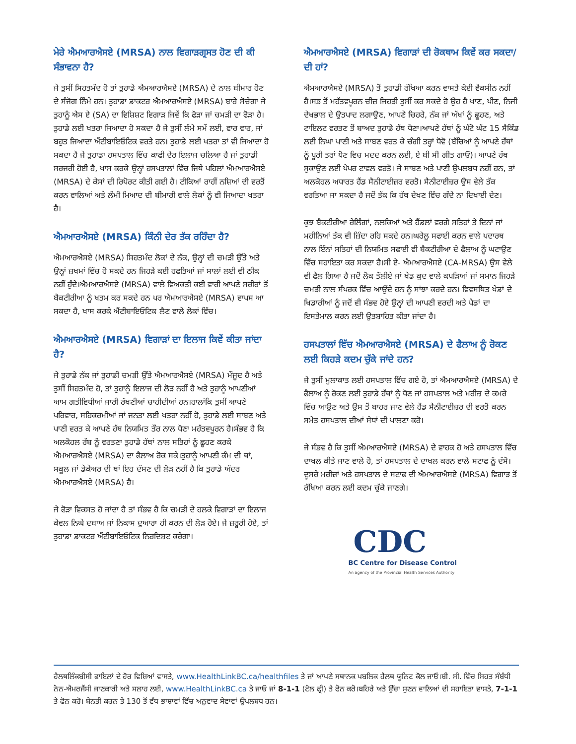ਮੇਰੇ ਐਮਆਰਐਸਏ (MRSA) ਨਾਲ ਵਿਗਾੜਗ੍ਰਸਤ ਹੋਣ ਦੀ ਕੀ ਸੰਭਾਵਨਾ ਹੈ?
ਜੇ ਤੁਸੀਂ ਸਿਹਤਮੰਦ ਹੋ ਤਾਂ ਤੁਹਾਡੇ ਐਮਆਰਐਸਏ (MRSA) ਦੇ ਨਾਲ ਬੀਮਾਰ ਹੋਣ ਦੇ ਸੰਜੋਗ ਨਿੰਮੇ ਹਨ। ਤੁਹਾਡਾ ਡਾਕਟਰ ਐਮਆਰਐਸਏ (MRSA) ਬਾਰੇ ਸੋਚੇਗਾ ਜੇ ਤੁਹਾਨੂੰ ਐਸ ਏ (SA) ਦਾ ਵਿਸ਼ਿਸ਼ਟ ਵਿਗਾੜ ਜਿਵੇਂ ਕਿ ਫੋੜਾ ਜਾਂ ਚਮੜੀ ਦਾ ਫੋੜਾ ਹੈ। ਤੁਹਾਡੇ ਲਈ ਖਤਰਾ ਜਿਆਦਾ ਹੋ ਸਕਦਾ ਹੈ ਜੇ ਤੁਸੀਂ ਲੰਮੇ ਸਮੇਂ ਲਈ, ਵਾਰ ਵਾਰ, ਜਾਂ ਬਹੁਤ ਜਿਆਦਾ ਐਂਟੀਬਾਇਓਟਿਕ ਵਰਤੇ ਹਨ। ਤੁਹਾਡੇ ਲਈ ਖਤਰਾ ਤਾਂ ਵੀ ਜਿਆਦਾ ਹੋ ਸਕਦਾ ਹੈ ਜੇ ਤੁਹਾਡਾ ਹਸਪਤਾਲ ਵਿੱਚ ਕਾਫੀ ਦੇਰ ਇਲਾਜ ਚਲਿਆ ਹੈ ਜਾਂ ਤੁਹਾਡੀ ਸਰਜਰੀ ਹੋਈ ਹੈ, ਖਾਸ ਕਰਕੇ ਉਨ੍ਹਾਂ ਹਸਪਤਾਲਾਂ ਵਿੱਚ ਜਿਥੇ ਪਹਿਲਾਂ ਐਮਆਰਐਸਏ (MRSA) ਦੇ ਕੇਸਾਂ ਦੀ ਰਿਪੋਰਟ ਕੀਤੀ ਗਈ ਹੈ। ਟੀਕਿਆਂ ਰਾਹੀਂ ਨਸ਼ਿਆਂ ਦੀ ਵਰਤੋਂ ਕਰਨ ਵਾਲਿਆਂ ਅਤੇ ਲੰਮੀ ਮਿਆਦ ਦੀ ਬੀਮਾਰੀ ਵਾਲੇ ਲੋਕਾਂ ਨੂੰ ਵੀ ਜਿਆਦਾ ਖਤਰਾ ਹੈ।
ਐਮਆਰਐਸਏ (MRSA) ਕਿੰਨੀ ਦੇਰ ਤੱਕ ਰਹਿੰਦਾ ਹੈ?
ਐਮਆਰਐਸਏ (MRSA) ਸਿਹਤਮੰਦ ਲੋਕਾਂ ਦੇ ਨੱਕ, ਉਨ੍ਹਾਂ ਦੀ ਚਮੜੀ ਉੱਤੇ ਅਤੇ ਉਨ੍ਹਾਂ ਜ਼ਖਮਾਂ ਵਿੱਚ ਹੋ ਸਕਦੇ ਹਨ ਜਿਹੜੇ ਕਈ ਹਫਤਿਆਂ ਜਾਂ ਸਾਲਾਂ ਲਈ ਵੀ ਠੀਕ ਨਹੀਂ ਹੁੰਦੇ।ਐਮਆਰਐਸਏ (MRSA) ਵਾਲੇ ਵਿਅਕਤੀ ਕਈ ਵਾਰੀ ਆਪਣੇ ਸਰੀਰਾਂ ਤੋਂ ਬੈਕਟੀਰੀਆ ਨੂੰ ਖਤਮ ਕਰ ਸਕਦੇ ਹਨ ਪਰ ਐਮਆਰਐਸਏ (MRSA) ਵਾਪਸ ਆ ਸਕਦਾ ਹੈ, ਖਾਸ ਕਰਕੇ ਐਂਟੀਬਾਇਓਟਿਕ ਲੈਣ ਵਾਲੇ ਲੋਕਾਂ ਵਿੱਚ।
ਐਮਆਰਐਸਏ (MRSA) ਵਿਗਾੜਾਂ ਦਾ ਇਲਾਜ ਕਿਵੇਂ ਕੀਤਾ ਜਾਂਦਾ ਹੈ?
ਜੇ ਤੁਹਾਡੇ ਨੱਕ ਜਾਂ ਤੁਹਾਡੀ ਚਮੜੀ ਉੱਤੇ ਐਮਆਰਐਸਏ (MRSA) ਮੌਜੂਦ ਹੈ ਅਤੇ ਤੁਸੀਂ ਸਿਹਤਮੰਦ ਹੋ, ਤਾਂ ਤੁਹਾਨੂੰ ਇਲਾਜ ਦੀ ਲੋੜ ਨਹੀਂ ਹੈ ਅਤੇ ਤੁਹਾਨੂੰ ਆਪਣੀਆਂ ਆਮ ਗਤੀਵਿਧੀਆਂ ਜਾਰੀ ਰੱਖਣੀਆਂ ਚਾਹੀਦੀਆਂ ਹਨ।ਹਾਲਾਂਕਿ ਤੁਸੀਂ ਆਪਣੇ ਪਰਿਵਾਰ, ਸਹਿਕਰਮੀਆਂ ਜਾਂ ਜਨਤਾ ਲਈ ਖਤਰਾ ਨਹੀਂ ਹੋ, ਤੁਹਾਡੇ ਲਈ ਸਾਬਣ ਅਤੇ ਪਾਣੀ ਵਰਤ ਕੇ ਆਪਣੇ ਹੱਥ ਨਿਯਮਿਤ ਤੌਰ ਨਾਲ ਧੋਣਾ ਮਹੱਤਵਪੂਰਨ ਹੈ।ਸੰਭਵ ਹੈ ਕਿ ਅਲਕੋਹਲ ਰੱਬ ਨੂੰ ਵਰਤਣਾ ਤੁਹਾਡੇ ਹੱਥਾਂ ਨਾਲ ਸਤਿਹਾਂ ਨੂੰ ਛੂਹਣ ਕਰਕੇ ਐਮਆਰਐਸਏ (MRSA) ਦਾ ਫੈਲਾਅ ਰੋਕ ਸਕੇ।ਤੁਹਾਨੂੰ ਆਪਣੀ ਕੰਮ ਦੀ ਥਾਂ, ਸਕੂਲ ਜਾਂ ਡੇਕੇਅਰ ਦੀ ਥਾਂ ਇਹ ਦੱਸਣ ਦੀ ਲੋੜ ਨਹੀਂ ਹੈ ਕਿ ਤੁਹਾਡੇ ਅੰਦਰ ਐਮਆਰਐਸਏ (MRSA) ਹੈ।
ਜੇ ਫੋੜਾ ਵਿਕਸਤ ਹੋ ਜਾਂਦਾ ਹੈ ਤਾਂ ਸੰਭਵ ਹੈ ਕਿ ਚਮੜੀ ਦੇ ਹਲਕੇ ਵਿਗਾੜਾਂ ਦਾ ਇਲਾਜ ਕੇਵਲ ਨਿਘੇ ਦਬਾਅ ਜਾਂ ਨਿਕਾਸ ਦੁਆਰਾ ਹੀ ਕਰਨ ਦੀ ਲੋੜ ਹੋਏ। ਜੇ ਜ਼ਰੂਰੀ ਹੋਏ, ਤਾਂ ਤੁਹਾਡਾ ਡਾਕਟਰ ਐਂਟੀਬਾਇਓਟਿਕ ਨਿਰਦਿਸ਼ਟ ਕਰੇਗਾ।
ਐਮਆਰਐਸਏ (MRSA) ਵਿਗਾੜਾਂ ਦੀ ਰੋਕਥਾਮ ਕਿਵੇਂ ਕਰ ਸਕਦਾ/ਦੀ ਹਾਂ?
ਐਮਆਰਐਸਏ (MRSA) ਤੋਂ ਤੁਹਾਡੀ ਰੱਖਿਆ ਕਰਨ ਵਾਸਤੇ ਕੋਈ ਵੈਕਸੀਨ ਨਹੀਂ ਹੈ।ਸਭ ਤੋਂ ਮਹੱਤਵਪੂਰਨ ਚੀਜ਼ ਜਿਹੜੀ ਤੁਸੀਂ ਕਰ ਸਕਦੇ ਹੋ ਉਹ ਹੈ ਖਾਣ, ਪੀਣ, ਨਿਜੀ ਦੇਖਭਾਲ ਦੇ ਉਤਪਾਦ ਲਗਾਉਣ, ਆਪਣੇ ਚਿਹਰੇ, ਨੱਕ ਜਾਂ ਅੱਖਾਂ ਨੂੰ ਛੂਹਣ, ਅਤੇ ਟਾਇਲਟ ਵਰਤਣ ਤੋਂ ਬਾਅਦ ਤੁਹਾਡੇ ਹੱਥ ਧੋਣਾ।ਆਪਣੇ ਹੱਥਾਂ ਨੂੰ ਘੱਟੋ ਘੱਟ 15 ਸੈਕਿੰਡ ਲਈ ਨਿਘਾ ਪਾਣੀ ਅਤੇ ਸਾਬਣ ਵਰਤ ਕੇ ਚੰਗੀ ਤਰ੍ਹਾਂ ਧੋਵੋ (ਬੱਚਿਆਂ ਨੂੰ ਆਪਣੇ ਹੱਥਾਂ ਨੂੰ ਪੂਰੀ ਤਰਾਂ ਧੋਣ ਵਿਚ ਮਦਦ ਕਰਨ ਲਈ, ਏ ਬੀ ਸੀ ਗੀਤ ਗਾਓ)। ਆਪਣੇ ਹੱਥ ਸੁਕਾਉਣ ਲਈ ਪੇਪਰ ਟਾਵਲ ਵਰਤੋ। ਜੇ ਸਾਬਣ ਅਤੇ ਪਾਣੀ ਉਪਲਬਧ ਨਹੀਂ ਹਨ, ਤਾਂ ਅਲਕੋਹਲ ਅਧਾਰਤ ਹੈਂਡ ਸੈਨੀਟਾਈਜ਼ਰ ਵਰਤੋ। ਸੈਨੀਟਾਈਜ਼ਰ ਉਸ ਵੇਲੇ ਤੱਕ ਵਰਤਿਆ ਜਾ ਸਕਦਾ ਹੈ ਜਦੋਂ ਤੱਕ ਕਿ ਹੱਥ ਦੇਖਣ ਵਿੱਚ ਗੰਦੇ ਨਾ ਦਿਖਾਈ ਦੇਣ।
ਕੁਝ ਬੈਕਟੀਰੀਆ ਰੇਲਿੰਗਾਂ, ਨਲਕਿਆਂ ਅਤੇ ਹੈਂਡਲਾਂ ਵਰਗੇ ਸਤਿਹਾਂ ਤੇ ਦਿਨਾਂ ਜਾਂ ਮਹੀਨਿਆਂ ਤੱਕ ਵੀ ਜ਼ਿੰਦਾ ਰਹਿ ਸਕਦੇ ਹਨ।ਘਰੇਲੂ ਸਫਾਈ ਕਰਨ ਵਾਲੇ ਪਦਾਰਥ ਨਾਲ ਇੰਨਾਂ ਸਤਿਹਾਂ ਦੀ ਨਿਯਮਿਤ ਸਫਾਈ ਵੀ ਬੈਕਟੀਰੀਆ ਦੇ ਫੈਲਾਅ ਨੂੰ ਘਟਾਉਣ ਵਿੱਚ ਸਹਾਇਤਾ ਕਰ ਸਕਦਾ ਹੈ।ਸੀ ਏ- ਐਮਆਰਐਸਏ (CA-MRSA) ਉਸ ਵੇਲੇ ਵੀ ਫੈਲ ਗਿਆ ਹੈ ਜਦੋਂ ਲੋਕ ਤੌਲੀਏ ਜਾਂ ਖੇਡ ਕੁਦ ਵਾਲੇ ਕਪੜਿਆਂ ਜਾਂ ਸਮਾਨ ਜਿਹੜੇ ਚਮੜੀ ਨਾਲ ਸੰਪਰਕ ਵਿੱਚ ਆਉਂਦੇ ਹਨ ਨੂੰ ਸਾਂਝਾ ਕਰਦੇ ਹਨ। ਵਿਵਸਥਿਤ ਖੇਡਾਂ ਦੇ ਖਿਡਾਰੀਆਂ ਨੂੰ ਜਦੋਂ ਵੀ ਸੰਭਵ ਹੋਏ ਉਨ੍ਹਾਂ ਦੀ ਆਪਣੀ ਵਰਦੀ ਅਤੇ ਪੈਡਾਂ ਦਾ ਇਸਤੇਮਾਲ ਕਰਨ ਲਈ ਉਤਸ਼ਾਹਿਤ ਕੀਤਾ ਜਾਂਦਾ ਹੈ।
ਹਸਪਤਾਲਾਂ ਵਿੱਚ ਐਮਆਰਐਸਏ (MRSA) ਦੇ ਫੈਲਾਅ ਨੂੰ ਰੋਕਣ ਲਈ ਕਿਹੜੇ ਕਦਮ ਚੁੱਕੇ ਜਾਂਦੇ ਹਨ?
ਜੇ ਤੁਸੀਂ ਮੁਲਾਕਾਤ ਲਈ ਹਸਪਤਾਲ ਵਿੱਚ ਗਏ ਹੋ, ਤਾਂ ਐਮਆਰਐਸਏ (MRSA) ਦੇ ਫੈਲਾਅ ਨੂੰ ਰੋਕਣ ਲਈ ਤੁਹਾਡੇ ਹੱਥਾਂ ਨੂੰ ਧੋਣ ਜਾਂ ਹਸਪਤਾਲ ਅਤੇ ਮਰੀਜ਼ ਦੇ ਕਮਰੇ ਵਿੱਚ ਆਉਣ ਅਤੇ ਉਸ ਤੋਂ ਬਾਹਰ ਜਾਣ ਵੇਲੇ ਹੈਂਡ ਸੈਨੀਟਾਈਜ਼ਰ ਦੀ ਵਰਤੋਂ ਕਰਨ ਸਮੇਤ ਹਸਪਤਾਲ ਦੀਆਂ ਸੇਧਾਂ ਦੀ ਪਾਲਣਾ ਕਰੋ।
ਜੇ ਸੰਭਵ ਹੈ ਕਿ ਤੁਸੀਂ ਐਮਆਰਐਸਏ (MRSA) ਦੇ ਵਾਹਕ ਹੋ ਅਤੇ ਹਸਪਤਾਲ ਵਿੱਚ ਦਾਖਲ ਕੀਤੇ ਜਾਣ ਵਾਲੇ ਹੋ, ਤਾਂ ਹਸਪਤਾਲ ਦੇ ਦਾਖਲ ਕਰਨ ਵਾਲੇ ਸਟਾਫ ਨੂੰ ਦੱਸੋ।ਦੂਸਰੇ ਮਰੀਜ਼ਾਂ ਅਤੇ ਹਸਪਤਾਲ ਦੇ ਸਟਾਫ ਦੀ ਐਮਆਰਐਸਏ (MRSA) ਵਿਗਾੜ ਤੋਂ ਰੱਖਿਆ ਕਰਨ ਲਈ ਕਦਮ ਚੁੱਕੇ ਜਾਣਗੇ।
CDC
BC Centre for Disease Control
An agency of the Provincial Health Services Authority
ਹੈਲਥਲਿੰਕਬੀਸੀ ਫਾਇਲਾਂ ਦੇ ਹੋਰ ਵਿਸ਼ਿਆਂ ਵਾਸਤੇ, www.HealthLinkBC.ca/healthfiles ਤੇ ਜਾਂ ਆਪਣੇ ਸਥਾਨਕ ਪਬਲਿਕ ਹੈਲਥ ਯੂਨਿਟ ਕੋਲ ਜਾਓ।ਬੀ. ਸੀ. ਵਿੱਚ ਸਿਹਤ ਸੰਬੰਧੀ ਨੋਨ-ਐਮਰਜੈਂਸੀ ਜਾਣਕਾਰੀ ਅਤੇ ਸਲਾਹ ਲਈ, www.HealthLinkBC.ca ਤੇ ਜਾਓ ਜਾਂ 8-1-1 (ਟੋਲ ਫ੍ਰੀ) ਤੇ ਫੋਨ ਕਰੋ।ਬਹਿਰੇ ਅਤੇ ਉੱਚਾ ਸੁਣਨ ਵਾਲਿਆਂ ਦੀ ਸਹਾਇਤਾ ਵਾਸਤੇ, 7-1-1 ਤੇ ਫੋਨ ਕਰੋ। ਬੇਨਤੀ ਕਰਨ ਤੇ 130 ਤੋਂ ਵੱਧ ਭਾਸ਼ਾਵਾਂ ਵਿੱਚ ਅਨੁਵਾਦ ਸੇਵਾਵਾਂ ਉਪਲਬਧ ਹਨ।